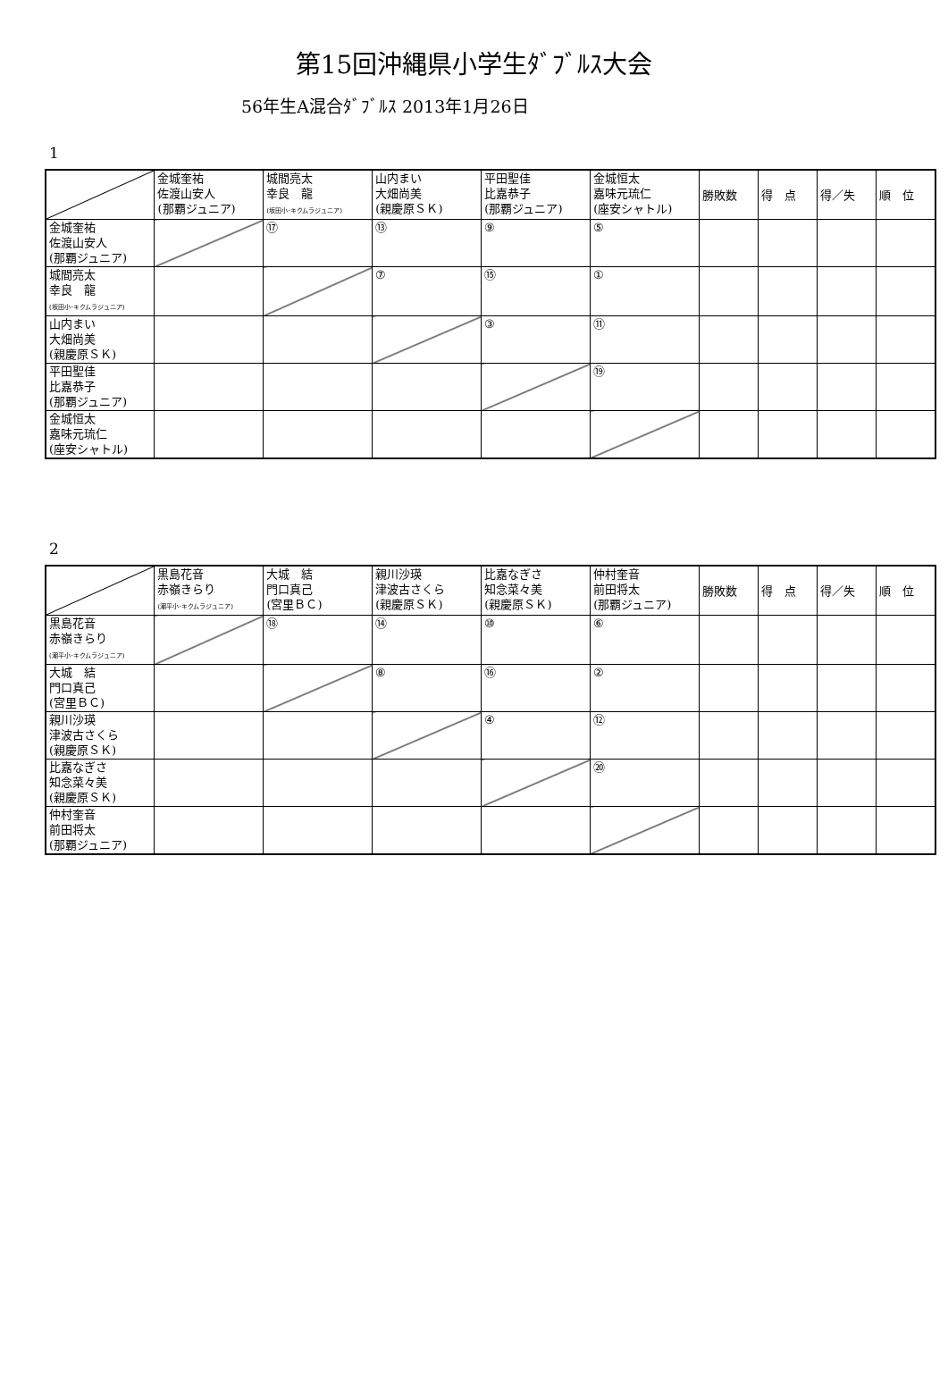第15回沖縄県小学生ﾀﾞﾌﾞﾙｽ大会
56年生A混合ﾀﾞﾌﾞﾙｽ 2013年1月26日
1
| | 金城奎祐 佐渡山安人 (那覇ジュニア) | 城間亮太 幸良 龍 (坂田小･キクムラジュニア) | 山内まい 大畑尚美 (親慶原ＳＫ) | 平田聖佳 比嘉恭子 (那覇ジュニア) | 金城恒太 嘉味元琉仁 (座安シャトル) | 勝敗数 | 得 点 | 得／失 | 順 位 |
| 金城奎祐 佐渡山安人 (那覇ジュニア) | | ⑰ | ⑬ | ⑨ | ⑤ | | | | |
| 城間亮太 幸良 龍 (坂田小･キクムラジュニア) | | | ⑦ | ⑮ | ① | | | | |
| 山内まい 大畑尚美 (親慶原ＳＫ) | | | | ③ | ⑪ | | | | |
| 平田聖佳 比嘉恭子 (那覇ジュニア) | | | | | ⑲ | | | | |
| 金城恒太 嘉味元琉仁 (座安シャトル) | | | | | | | | | |
2
| | 黒島花音 赤嶺きらり (潮平小･キクムラジュニア) | 大城 結 門口真己 (宮里ＢＣ) | 親川沙瑛 津波古さくら (親慶原ＳＫ) | 比嘉なぎさ 知念菜々美 (親慶原ＳＫ) | 仲村奎音 前田将太 (那覇ジュニア) | 勝敗数 | 得 点 | 得／失 | 順 位 |
| 黒島花音 赤嶺きらり (潮平小･キクムラジュニア) | | ⑱ | ⑭ | ⑩ | ⑥ | | | | |
| 大城 結 門口真己 (宮里ＢＣ) | | | ⑧ | ⑯ | ② | | | | |
| 親川沙瑛 津波古さくら (親慶原ＳＫ) | | | | ④ | ⑫ | | | | |
| 比嘉なぎさ 知念菜々美 (親慶原ＳＫ) | | | | | ⑳ | | | | |
| 仲村奎音 前田将太 (那覇ジュニア) | | | | | | | | | |